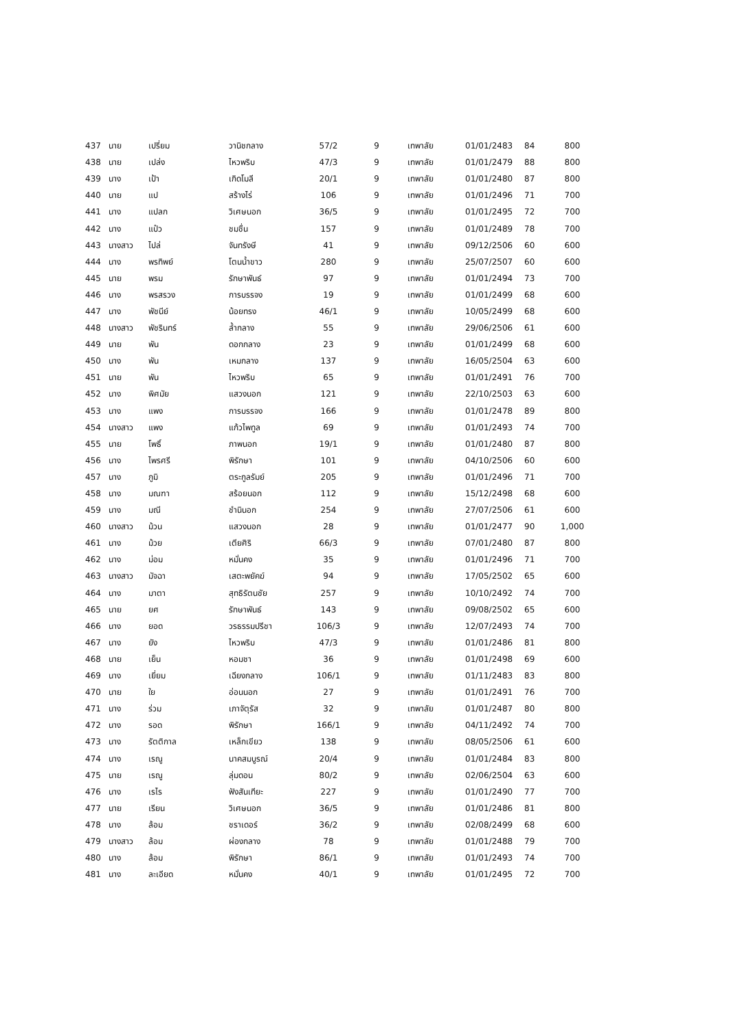| 437 | นาย | เปรี่ยม | วานิชกลาง | 57/2 | 9 | เทพาลัย | 01/01/2483 | 84 | 800 |
| 438 | นาย | เปล่ง | ไหวพริบ | 47/3 | 9 | เทพาลัย | 01/01/2479 | 88 | 800 |
| 439 | นาง | เป้า | เกิดโมลี | 20/1 | 9 | เทพาลัย | 01/01/2480 | 87 | 800 |
| 440 | นาย | แป | สร้างไร่ | 106 | 9 | เทพาลัย | 01/01/2496 | 71 | 700 |
| 441 | นาง | แปลก | วิเศษนอก | 36/5 | 9 | เทพาลัย | 01/01/2495 | 72 | 700 |
| 442 | นาง | แป๋ว | ชมชื่น | 157 | 9 | เทพาลัย | 01/01/2489 | 78 | 700 |
| 443 | นางสาว | ไปล่ | จันทรังษี | 41 | 9 | เทพาลัย | 09/12/2506 | 60 | 600 |
| 444 | นาง | พรทิพย์ | โตนน้ำขาว | 280 | 9 | เทพาลัย | 25/07/2507 | 60 | 600 |
| 445 | นาย | พรม | รักษาพันธ์ | 97 | 9 | เทพาลัย | 01/01/2494 | 73 | 700 |
| 446 | นาง | พรสรวง | การบรรจง | 19 | 9 | เทพาลัย | 01/01/2499 | 68 | 600 |
| 447 | นาง | พัชนีย์ | น้อยทรง | 46/1 | 9 | เทพาลัย | 10/05/2499 | 68 | 600 |
| 448 | นางสาว | พัชรินทร์ | ล้ำกลาง | 55 | 9 | เทพาลัย | 29/06/2506 | 61 | 600 |
| 449 | นาย | พัน | ดอกกลาง | 23 | 9 | เทพาลัย | 01/01/2499 | 68 | 600 |
| 450 | นาง | พัน | เหมกลาง | 137 | 9 | เทพาลัย | 16/05/2504 | 63 | 600 |
| 451 | นาย | พัน | ไหวพริบ | 65 | 9 | เทพาลัย | 01/01/2491 | 76 | 700 |
| 452 | นาง | พิศมัย | แสวงนอก | 121 | 9 | เทพาลัย | 22/10/2503 | 63 | 600 |
| 453 | นาง | แพง | การบรรจง | 166 | 9 | เทพาลัย | 01/01/2478 | 89 | 800 |
| 454 | นางสาว | แพง | แก้วไพทูล | 69 | 9 | เทพาลัย | 01/01/2493 | 74 | 700 |
| 455 | นาย | โพธิ์ | ภาพนอก | 19/1 | 9 | เทพาลัย | 01/01/2480 | 87 | 800 |
| 456 | นาง | ไพรศรี | พิรักษา | 101 | 9 | เทพาลัย | 04/10/2506 | 60 | 600 |
| 457 | นาง | ภูมิ | ตระกูลรัมย์ | 205 | 9 | เทพาลัย | 01/01/2496 | 71 | 700 |
| 458 | นาง | มณฑา | สร้อยนอก | 112 | 9 | เทพาลัย | 15/12/2498 | 68 | 600 |
| 459 | นาง | มณี | ชำนินอก | 254 | 9 | เทพาลัย | 27/07/2506 | 61 | 600 |
| 460 | นางสาว | ม้วน | แสวงนอก | 28 | 9 | เทพาลัย | 01/01/2477 | 90 | 1,000 |
| 461 | นาง | ม้วย | เตียศิริ | 66/3 | 9 | เทพาลัย | 07/01/2480 | 87 | 800 |
| 462 | นาง | ม่อม | หมั่นคง | 35 | 9 | เทพาลัย | 01/01/2496 | 71 | 700 |
| 463 | นางสาว | มัจฉา | เสตะพยัคฆ์ | 94 | 9 | เทพาลัย | 17/05/2502 | 65 | 600 |
| 464 | นาง | มาตา | สุทธิรัตนชัย | 257 | 9 | เทพาลัย | 10/10/2492 | 74 | 700 |
| 465 | นาย | ยศ | รักษาพันธ์ | 143 | 9 | เทพาลัย | 09/08/2502 | 65 | 600 |
| 466 | นาง | ยอด | วรธรรมปรีชา | 106/3 | 9 | เทพาลัย | 12/07/2493 | 74 | 700 |
| 467 | นาง | ยัง | ไหวพริบ | 47/3 | 9 | เทพาลัย | 01/01/2486 | 81 | 800 |
| 468 | นาย | เย็น | หอมชา | 36 | 9 | เทพาลัย | 01/01/2498 | 69 | 600 |
| 469 | นาง | เยี่ยม | เฉียงกลาง | 106/1 | 9 | เทพาลัย | 01/11/2483 | 83 | 800 |
| 470 | นาย | ใย | อ่อนนอก | 27 | 9 | เทพาลัย | 01/01/2491 | 76 | 700 |
| 471 | นาง | ร่วม | เภาจัตุรัส | 32 | 9 | เทพาลัย | 01/01/2487 | 80 | 800 |
| 472 | นาง | รอด | พิรักษา | 166/1 | 9 | เทพาลัย | 04/11/2492 | 74 | 700 |
| 473 | นาง | รัตติกาล | เหล็กเขียว | 138 | 9 | เทพาลัย | 08/05/2506 | 61 | 600 |
| 474 | นาง | เรณู | นาคสมบูรณ์ | 20/4 | 9 | เทพาลัย | 01/01/2484 | 83 | 800 |
| 475 | นาย | เรณู | ลุ่มดอน | 80/2 | 9 | เทพาลัย | 02/06/2504 | 63 | 600 |
| 476 | นาง | เรไร | ฟังสันเทียะ | 227 | 9 | เทพาลัย | 01/01/2490 | 77 | 700 |
| 477 | นาย | เรียน | วิเศษนอก | 36/5 | 9 | เทพาลัย | 01/01/2486 | 81 | 800 |
| 478 | นาง | ล้อม | ชราเดอร์ | 36/2 | 9 | เทพาลัย | 02/08/2499 | 68 | 600 |
| 479 | นางสาว | ล้อม | ผ่องกลาง | 78 | 9 | เทพาลัย | 01/01/2488 | 79 | 700 |
| 480 | นาง | ล้อม | พิรักษา | 86/1 | 9 | เทพาลัย | 01/01/2493 | 74 | 700 |
| 481 | นาง | ละเอียด | หมั่นคง | 40/1 | 9 | เทพาลัย | 01/01/2495 | 72 | 700 |